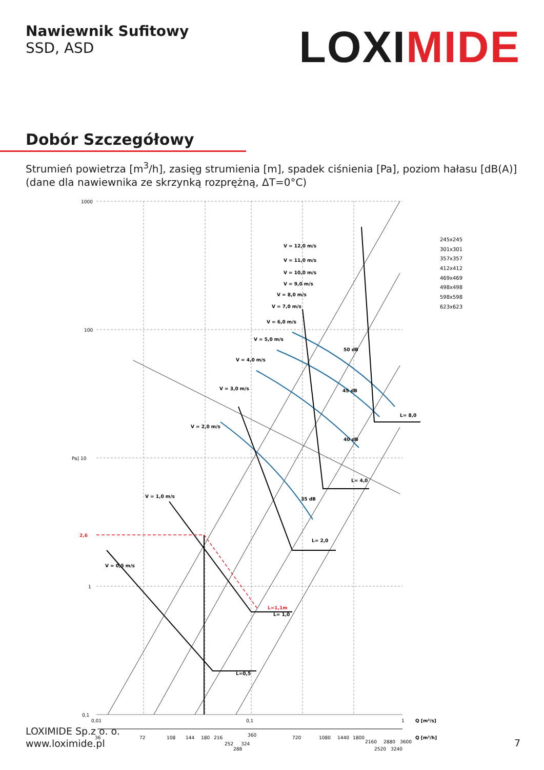Nawiewnik Sufitowy
SSD, ASD
LOXIMIDE
Dobór Szczegółowy
Strumień powietrza [m<sup>3</sup>/h], zasięg strumienia [m], spadek ciśnienia [Pa], poziom hałasu [dB(A)]
(dane dla nawiewnika ze skrzynką rozprężną, ΔT=0°C)
1000
100
Pa] 10
1
0,1
2,6
L=1,1m
V = 12,0 m/s
V = 11,0 m/s
V = 10,0 m/s
V = 9,0 m/s
V = 8,0 m/s
V = 7,0 m/s
V = 6,0 m/s
V = 5,0 m/s
V = 4,0 m/s
V = 3,0 m/s
V = 2,0 m/s
V = 1,0 m/s
V = 0,5 m/s
50 dB
45 dB
40 dB
35 dB
L= 8,0
L= 4,0
L= 2,0
L= 1,0
L=0,5
Q [m³/s]
Q [m³/h]
245x245
301x301
357x357
412x412
469x469
498x498
598x598
623x623
0,01
0,1
1
36
72
108
144
180
216
252
288
324
360
720
1080
1440
1800
2160
2520
2880
3240
3600
LOXIMIDE Sp.z o. o.
www.loximide.pl
7